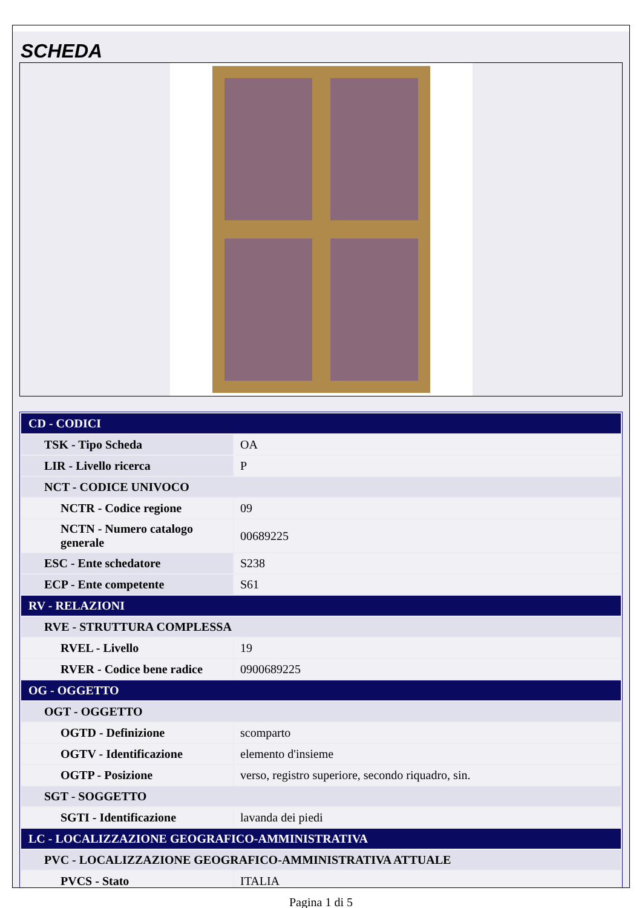SCHEDA
| CD - CODICI | |
| TSK - Tipo Scheda | OA |
| LIR - Livello ricerca | P |
| NCT - CODICE UNIVOCO | |
| NCTR - Codice regione | 09 |
| NCTN - Numero catalogo generale | 00689225 |
| ESC - Ente schedatore | S238 |
| ECP - Ente competente | S61 |
| RV - RELAZIONI | |
| RVE - STRUTTURA COMPLESSA | |
| RVEL - Livello | 19 |
| RVER - Codice bene radice | 0900689225 |
| OG - OGGETTO | |
| OGT - OGGETTO | |
| OGTD - Definizione | scomparto |
| OGTV - Identificazione | elemento d'insieme |
| OGTP - Posizione | verso, registro superiore, secondo riquadro, sin. |
| SGT - SOGGETTO | |
| SGTI - Identificazione | lavanda dei piedi |
| LC - LOCALIZZAZIONE GEOGRAFICO-AMMINISTRATIVA | |
| PVC - LOCALIZZAZIONE GEOGRAFICO-AMMINISTRATIVA ATTUALE | |
| PVCS - Stato | ITALIA |
Pagina 1 di 5